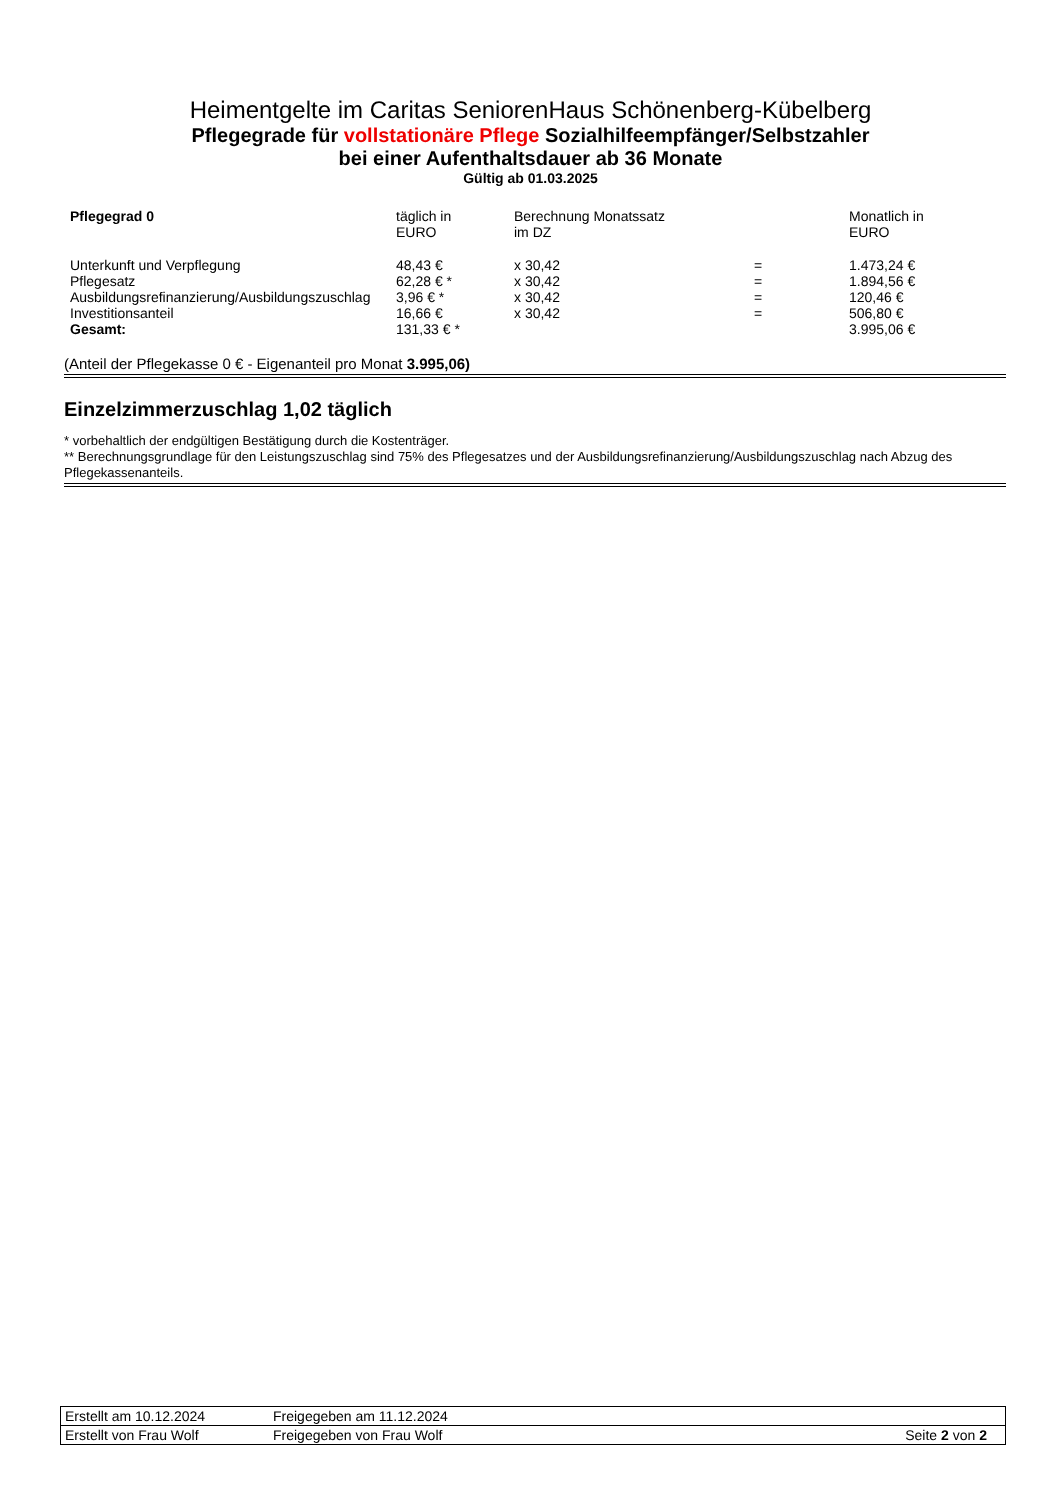Heimentgelte im Caritas SeniorenHaus Schönenberg-Kübelberg
Pflegegrade für vollstationäre Pflege Sozialhilfeempfänger/Selbstzahler
bei einer Aufenthaltsdauer ab 36 Monate
Gültig ab 01.03.2025
| Pflegegrad 0 | täglich in EURO | Berechnung Monatssatz im DZ | | Monatlich in EURO |
| Unterkunft und Verpflegung | 48,43 € | x 30,42 | = | 1.473,24 € |
| Pflegesatz | 62,28 € * | x 30,42 | = | 1.894,56 € |
| Ausbildungsrefinanzierung/Ausbildungszuschlag | 3,96 € * | x 30,42 | = | 120,46 € |
| Investitionsanteil | 16,66 € | x 30,42 | = | 506,80 € |
| Gesamt: | 131,33 € * | | | 3.995,06 € |
(Anteil der Pflegekasse 0 € - Eigenanteil pro Monat 3.995,06)
Einzelzimmerzuschlag 1,02 täglich
* vorbehaltlich der endgültigen Bestätigung durch die Kostenträger.
** Berechnungsgrundlage für den Leistungszuschlag sind 75% des Pflegesatzes und der Ausbildungsrefinanzierung/Ausbildungszuschlag nach Abzug des Pflegekassenanteils.
| Erstellt am 10.12.2024 | Freigegeben am 11.12.2024 | |
| Erstellt von Frau Wolf | Freigegeben von Frau Wolf | Seite 2 von 2 |